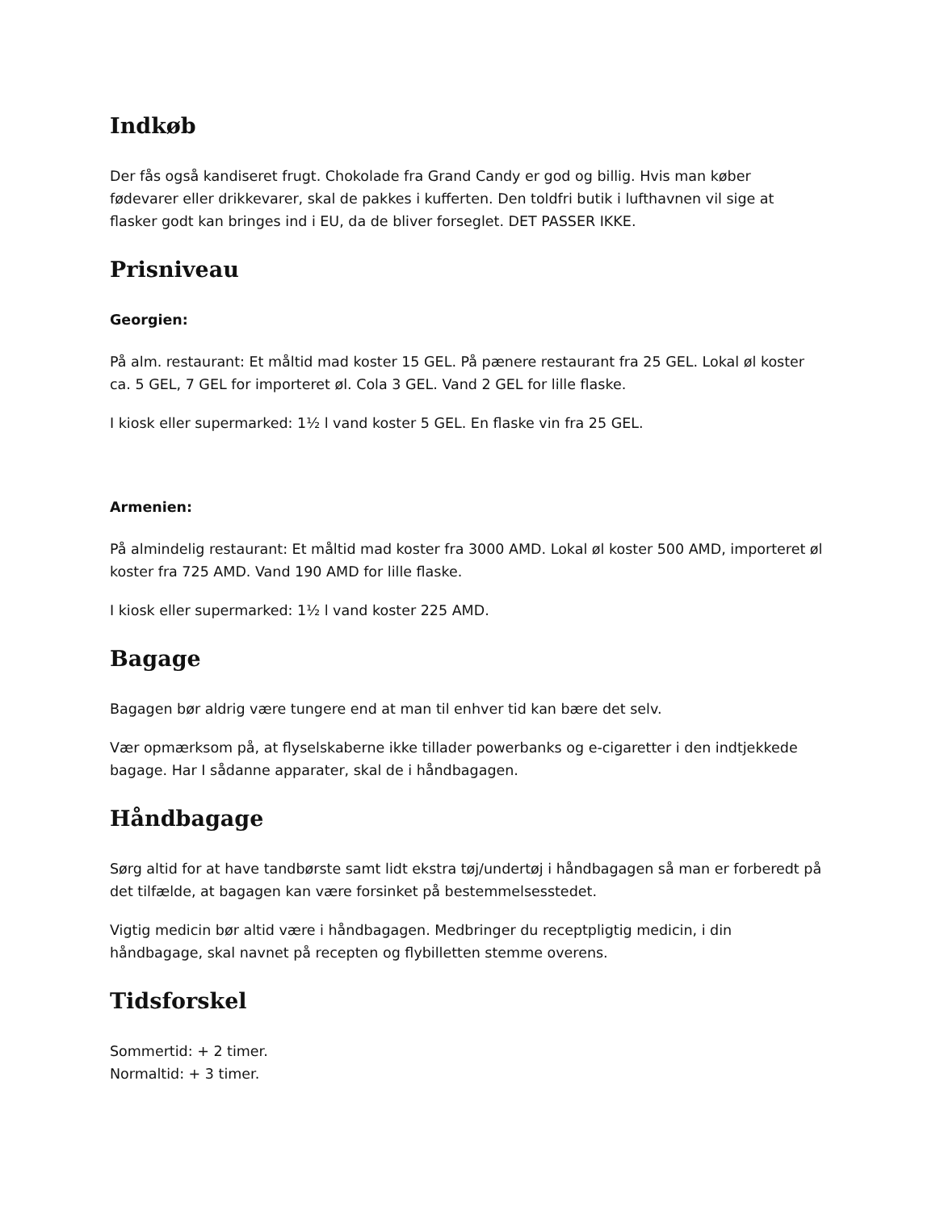Indkøb
Der fås også kandiseret frugt. Chokolade fra Grand Candy er god og billig. Hvis man køber fødevarer eller drikkevarer, skal de pakkes i kufferten. Den toldfri butik i lufthavnen vil sige at flasker godt kan bringes ind i EU, da de bliver forseglet. DET PASSER IKKE.
Prisniveau
Georgien:
På alm. restaurant: Et måltid mad koster 15 GEL. På pænere restaurant fra 25 GEL. Lokal øl koster ca. 5 GEL, 7 GEL for importeret øl. Cola 3 GEL. Vand 2 GEL for lille flaske.
I kiosk eller supermarked: 1½ l vand koster 5 GEL. En flaske vin fra 25 GEL.
Armenien:
På almindelig restaurant: Et måltid mad koster fra 3000 AMD. Lokal øl koster 500 AMD, importeret øl koster fra 725 AMD. Vand 190 AMD for lille flaske.
I kiosk eller supermarked: 1½ l vand koster 225 AMD.
Bagage
Bagagen bør aldrig være tungere end at man til enhver tid kan bære det selv.
Vær opmærksom på, at flyselskaberne ikke tillader powerbanks og e-cigaretter i den indtjekkede bagage. Har I sådanne apparater, skal de i håndbagagen.
Håndbagage
Sørg altid for at have tandbørste samt lidt ekstra tøj/undertøj i håndbagagen så man er forberedt på det tilfælde, at bagagen kan være forsinket på bestemmelsesstedet.
Vigtig medicin bør altid være i håndbagagen. Medbringer du receptpligtig medicin, i din håndbagage, skal navnet på recepten og flybilletten stemme overens.
Tidsforskel
Sommertid: + 2 timer.
Normaltid: + 3 timer.